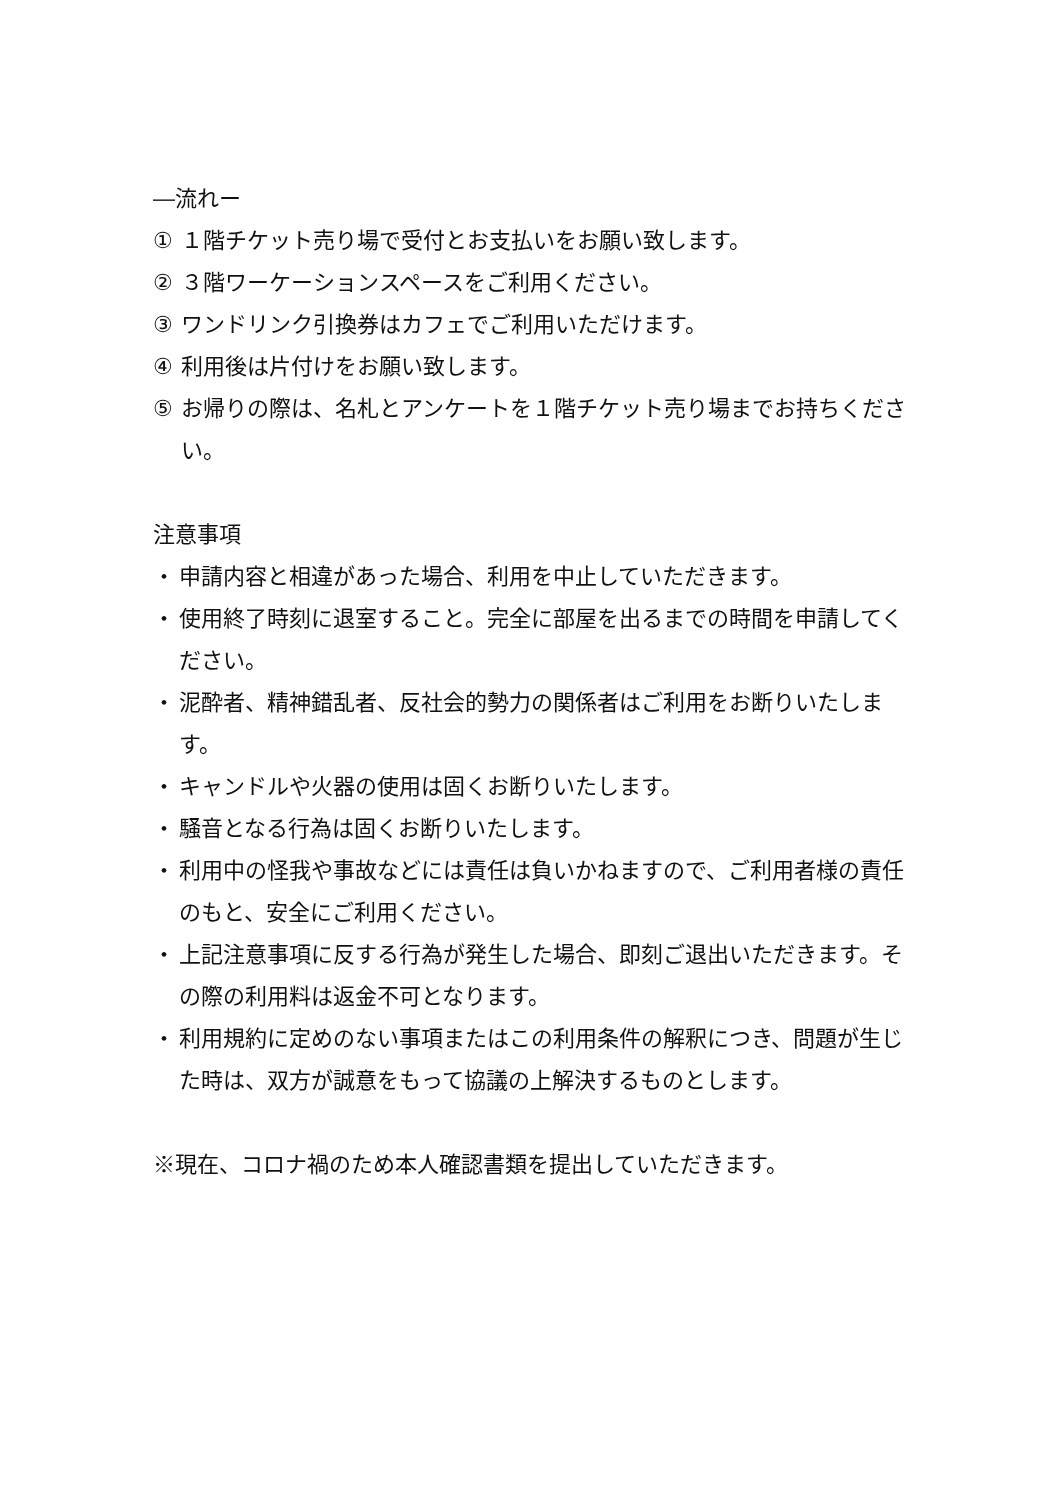―流れー
① １階チケット売り場で受付とお支払いをお願い致します。
② ３階ワーケーションスペースをご利用ください。
③ ワンドリンク引換券はカフェでご利用いただけます。
④ 利用後は片付けをお願い致します。
⑤ お帰りの際は、名札とアンケートを１階チケット売り場までお持ちください。
注意事項
・ 申請内容と相違があった場合、利用を中止していただきます。
・ 使用終了時刻に退室すること。完全に部屋を出るまでの時間を申請してください。
・ 泥酔者、精神錯乱者、反社会的勢力の関係者はご利用をお断りいたします。
・ キャンドルや火器の使用は固くお断りいたします。
・ 騒音となる行為は固くお断りいたします。
・ 利用中の怪我や事故などには責任は負いかねますので、ご利用者様の責任のもと、安全にご利用ください。
・ 上記注意事項に反する行為が発生した場合、即刻ご退出いただきます。その際の利用料は返金不可となります。
・ 利用規約に定めのない事項またはこの利用条件の解釈につき、問題が生じた時は、双方が誠意をもって協議の上解決するものとします。
※現在、コロナ禍のため本人確認書類を提出していただきます。